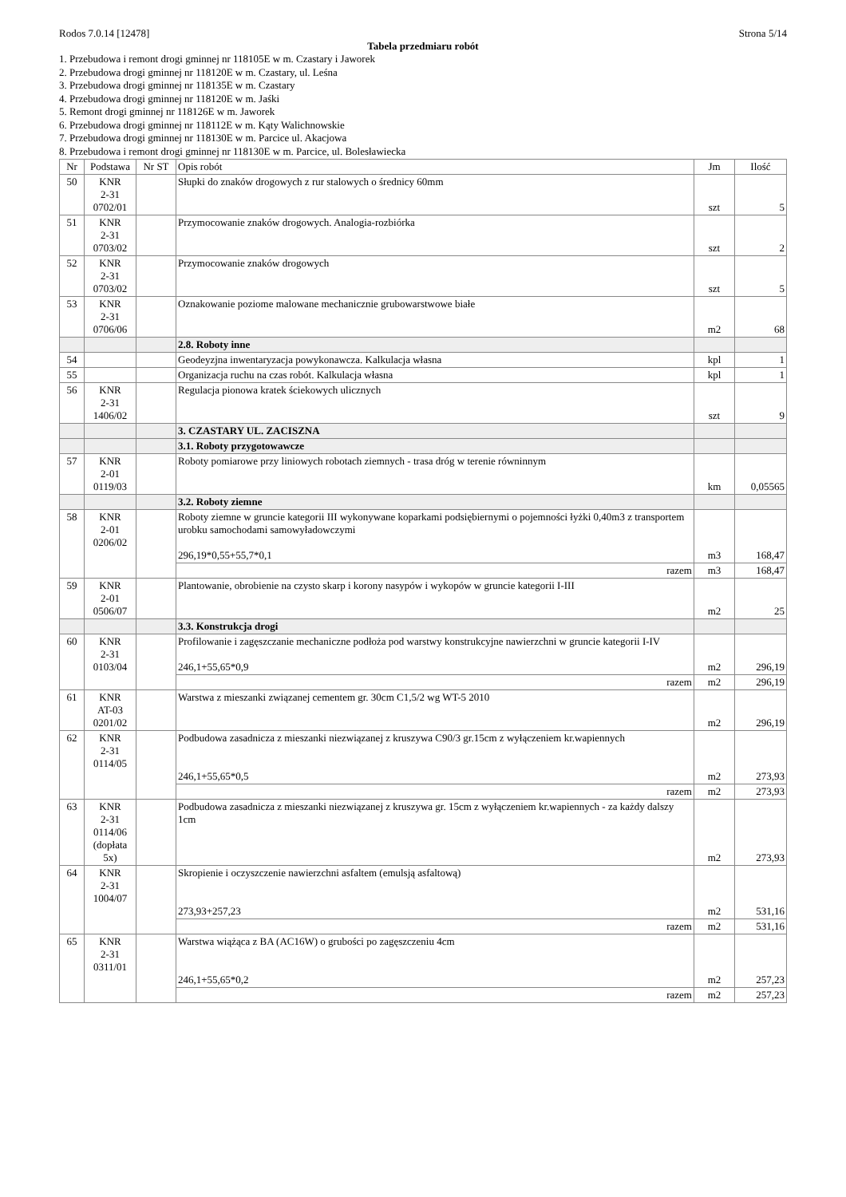Rodos 7.0.14 [12478] Strona 5/14
Tabela przedmiaru robót
1. Przebudowa i remont drogi gminnej nr 118105E w m. Czastary i Jaworek
2. Przebudowa drogi gminnej nr 118120E w m. Czastary, ul. Leśna
3. Przebudowa drogi gminnej nr 118135E w m. Czastary
4. Przebudowa drogi gminnej nr 118120E w m. Jaśki
5. Remont drogi gminnej nr 118126E w m. Jaworek
6. Przebudowa drogi gminnej nr 118112E w m. Kąty Walichnowskie
7. Przebudowa drogi gminnej nr 118130E w m. Parcice ul. Akacjowa
8. Przebudowa i remont drogi gminnej nr 118130E w m. Parcice, ul. Bolesławiecka
| Nr | Podstawa | Nr ST | Opis robót | Jm | Ilość |
| --- | --- | --- | --- | --- | --- |
| 50 | KNR 2-31 0702/01 | | Słupki do znaków drogowych z rur stalowych o średnicy 60mm | szt | 5 |
| 51 | KNR 2-31 0703/02 | | Przymocowanie znaków drogowych. Analogia-rozbiórka | szt | 2 |
| 52 | KNR 2-31 0703/02 | | Przymocowanie znaków drogowych | szt | 5 |
| 53 | KNR 2-31 0706/06 | | Oznakowanie poziome malowane mechanicznie grubowarstwowe białe | m2 | 68 |
| | | | 2.8. Roboty inne | | |
| 54 | | | Geodeyzjna inwentaryzacja powykonawcza. Kalkulacja własna | kpl | 1 |
| 55 | | | Organizacja ruchu na czas robót. Kalkulacja własna | kpl | 1 |
| 56 | KNR 2-31 1406/02 | | Regulacja pionowa kratek ściekowych ulicznych | szt | 9 |
| | | | 3. CZASTARY UL. ZACISZNA | | |
| | | | 3.1. Roboty przygotowawcze | | |
| 57 | KNR 2-01 0119/03 | | Roboty pomiarowe przy liniowych robotach ziemnych - trasa dróg w terenie równinnym | km | 0,05565 |
| | | | 3.2. Roboty ziemne | | |
| 58 | KNR 2-01 0206/02 | | Roboty ziemne w gruncie kategorii III wykonywane koparkami podsiębiernymi o pojemności łyżki 0,40m3 z transportem urobku samochodami samowyładowczymi 296,19*0,55+55,7*0,1 | m3 | 168,47 |
| | | | razem | m3 | 168,47 |
| 59 | KNR 2-01 0506/07 | | Plantowanie, obrobienie na czysto skarp i korony nasypów i wykopów w gruncie kategorii I-III | m2 | 25 |
| | | | 3.3. Konstrukcja drogi | | |
| 60 | KNR 2-31 0103/04 | | Profilowanie i zagęszczanie mechaniczne podłoża pod warstwy konstrukcyjne nawierzchni w gruncie kategorii I-IV 246,1+55,65*0,9 | m2 | 296,19 |
| | | | razem | m2 | 296,19 |
| 61 | KNR AT-03 0201/02 | | Warstwa z mieszanki związanej cementem gr. 30cm C1,5/2 wg WT-5 2010 | m2 | 296,19 |
| 62 | KNR 2-31 0114/05 | | Podbudowa zasadnicza z mieszanki niezwiązanej z kruszywa C90/3 gr.15cm z wyłączeniem kr.wapiennych 246,1+55,65*0,5 | m2 | 273,93 |
| | | | razem | m2 | 273,93 |
| 63 | KNR 2-31 0114/06 (dopłata 5x) | | Podbudowa zasadnicza z mieszanki niezwiązanej z kruszywa gr. 15cm z wyłączeniem kr.wapiennych - za każdy dalszy 1cm | m2 | 273,93 |
| 64 | KNR 2-31 1004/07 | | Skropienie i oczyszczenie nawierzchni asfaltem (emulsją asfaltową) 273,93+257,23 | m2 | 531,16 |
| | | | razem | m2 | 531,16 |
| 65 | KNR 2-31 0311/01 | | Warstwa wiążąca z BA (AC16W) o grubości po zagęszczeniu 4cm 246,1+55,65*0,2 | m2 | 257,23 |
| | | | razem | m2 | 257,23 |